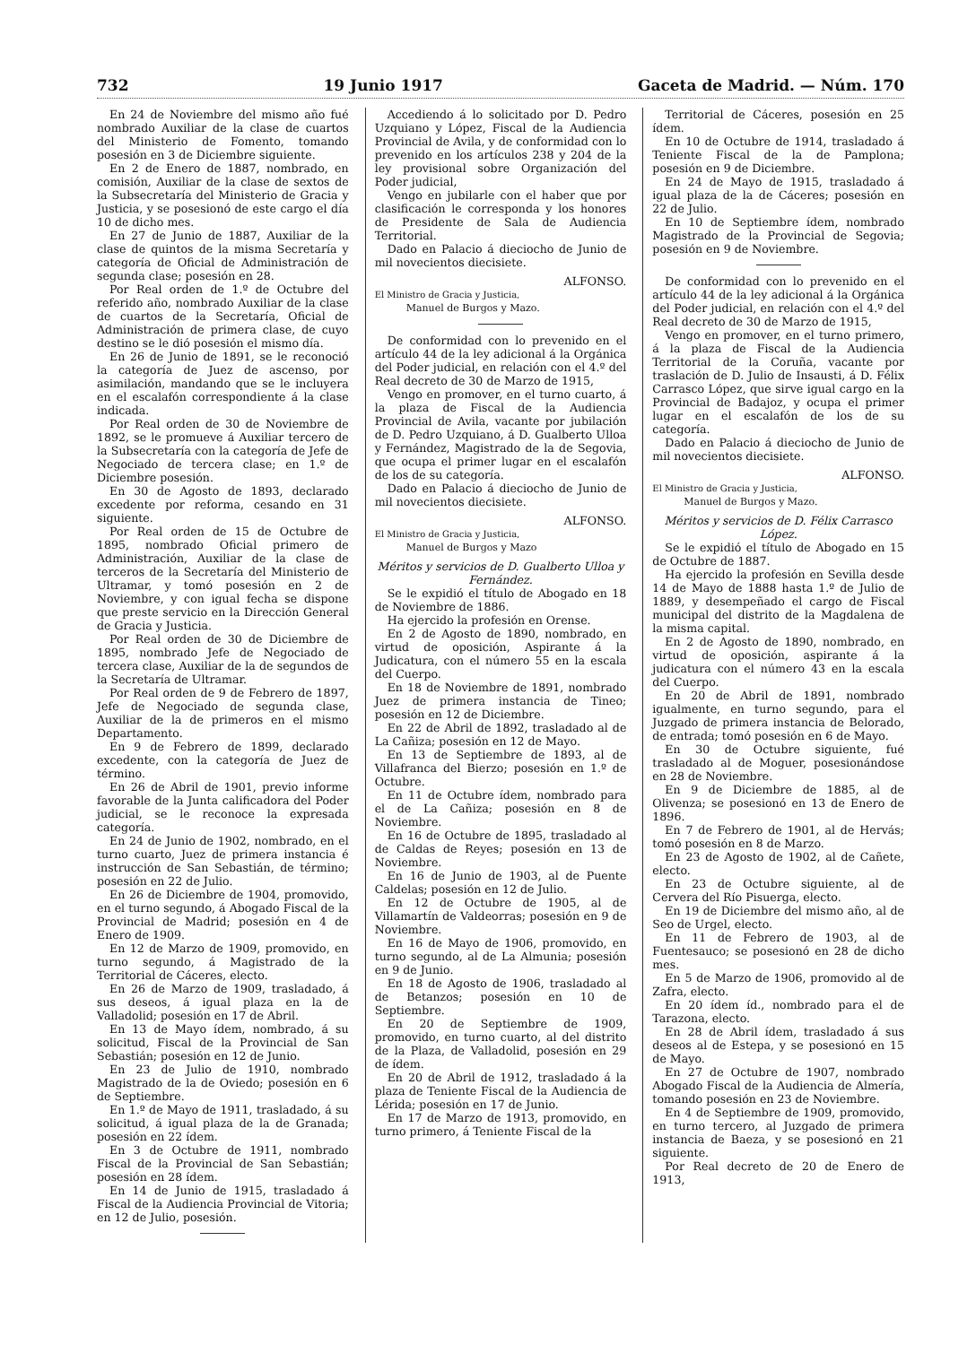732 19 Junio 1917 Gaceta de Madrid. — Núm. 170
En 24 de Noviembre del mismo año fué nombrado Auxiliar de la clase de cuartos del Ministerio de Fomento, tomando posesión en 3 de Diciembre siguiente.
En 2 de Enero de 1887, nombrado, en comisión, Auxiliar de la clase de sextos de la Subsecretaría del Ministerio de Gracia y Justicia, y se posesionó de este cargo el día 10 de dicho mes.
En 27 de Junio de 1887, Auxiliar de la clase de quintos de la misma Secretaría y categoría de Oficial de Administración de segunda clase; posesión en 28.
Por Real orden de 1.º de Octubre del referido año, nombrado Auxiliar de la clase de cuartos de la Secretaría, Oficial de Administración de primera clase, de cuyo destino se le dió posesión el mismo día.
En 26 de Junio de 1891, se le reconoció la categoría de Juez de ascenso, por asimilación, mandando que se le incluyera en el escalafón correspondiente á la clase indicada.
Por Real orden de 30 de Noviembre de 1892, se le promueve á Auxiliar tercero de la Subsecretaría con la categoría de Jefe de Negociado de tercera clase; en 1.º de Diciembre posesión.
En 30 de Agosto de 1893, declarado excedente por reforma, cesando en 31 siguiente.
Por Real orden de 15 de Octubre de 1895, nombrado Oficial primero de Administración, Auxiliar de la clase de terceros de la Secretaría del Ministerio de Ultramar, y tomó posesión en 2 de Noviembre, y con igual fecha se dispone que preste servicio en la Dirección General de Gracia y Justicia.
Por Real orden de 30 de Diciembre de 1895, nombrado Jefe de Negociado de tercera clase, Auxiliar de la de segundos de la Secretaría de Ultramar.
Por Real orden de 9 de Febrero de 1897, Jefe de Negociado de segunda clase, Auxiliar de la de primeros en el mismo Departamento.
En 9 de Febrero de 1899, declarado excedente, con la categoría de Juez de término.
En 26 de Abril de 1901, previo informe favorable de la Junta calificadora del Poder judicial, se le reconoce la expresada categoría.
En 24 de Junio de 1902, nombrado, en el turno cuarto, Juez de primera instancia é instrucción de San Sebastián, de término; posesión en 22 de Julio.
En 26 de Diciembre de 1904, promovido, en el turno segundo, á Abogado Fiscal de la Provincial de Madrid; posesión en 4 de Enero de 1909.
En 12 de Marzo de 1909, promovido, en turno segundo, á Magistrado de la Territorial de Cáceres, electo.
En 26 de Marzo de 1909, trasladado, á sus deseos, á igual plaza en la de Valladolid; posesión en 17 de Abril.
En 13 de Mayo ídem, nombrado, á su solicitud, Fiscal de la Provincial de San Sebastián; posesión en 12 de Junio.
En 23 de Julio de 1910, nombrado Magistrado de la de Oviedo; posesión en 6 de Septiembre.
En 1.º de Mayo de 1911, trasladado, á su solicitud, á igual plaza de la de Granada; posesión en 22 ídem.
En 3 de Octubre de 1911, nombrado Fiscal de la Provincial de San Sebastián; posesión en 28 ídem.
En 14 de Junio de 1915, trasladado á Fiscal de la Audiencia Provincial de Vitoria; en 12 de Julio, posesión.
Accediendo á lo solicitado por D. Pedro Uzquiano y López, Fiscal de la Audiencia Provincial de Avila, y de conformidad con lo prevenido en los artículos 238 y 204 de la ley provisional sobre Organización del Poder judicial,
Vengo en jubilarle con el haber que por clasificación le corresponda y los honores de Presidente de Sala de Audiencia Territorial.
Dado en Palacio á dieciocho de Junio de mil novecientos diecisiete.
ALFONSO.
El Ministro de Gracia y Justicia,
Manuel de Burgos y Mazo.
De conformidad con lo prevenido en el artículo 44 de la ley adicional á la Orgánica del Poder judicial, en relación con el 4.º del Real decreto de 30 de Marzo de 1915,
Vengo en promover, en el turno cuarto, á la plaza de Fiscal de la Audiencia Provincial de Avila, vacante por jubilación de D. Pedro Uzquiano, á D. Gualberto Ulloa y Fernández, Magistrado de la de Segovia, que ocupa el primer lugar en el escalafón de los de su categoría.
Dado en Palacio á dieciocho de Junio de mil novecientos diecisiete.
ALFONSO.
El Ministro de Gracia y Justicia,
Manuel de Burgos y Mazo
Méritos y servicios de D. Gualberto Ulloa y Fernández.
Se le expidió el título de Abogado en 18 de Noviembre de 1886.
Ha ejercido la profesión en Orense.
En 2 de Agosto de 1890, nombrado, en virtud de oposición, Aspirante á la Judicatura, con el número 55 en la escala del Cuerpo.
En 18 de Noviembre de 1891, nombrado Juez de primera instancia de Tineo; posesión en 12 de Diciembre.
En 22 de Abril de 1892, trasladado al de La Cañiza; posesión en 12 de Mayo.
En 13 de Septiembre de 1893, al de Villafranca del Bierzo; posesión en 1.º de Octubre.
En 11 de Octubre ídem, nombrado para el de La Cañiza; posesión en 8 de Noviembre.
En 16 de Octubre de 1895, trasladado al de Caldas de Reyes; posesión en 13 de Noviembre.
En 16 de Junio de 1903, al de Puente Caldelas; posesión en 12 de Julio.
En 12 de Octubre de 1905, al de Villamartín de Valdeorras; posesión en 9 de Noviembre.
En 16 de Mayo de 1906, promovido, en turno segundo, al de La Almunia; posesión en 9 de Junio.
En 18 de Agosto de 1906, trasladado al de Betanzos; posesión en 10 de Septiembre.
En 20 de Septiembre de 1909, promovido, en turno cuarto, al del distrito de la Plaza, de Valladolid, posesión en 29 de ídem.
En 20 de Abril de 1912, trasladado á la plaza de Teniente Fiscal de la Audiencia de Lérida; posesión en 17 de Junio.
En 17 de Marzo de 1913, promovido, en turno primero, á Teniente Fiscal de la
Territorial de Cáceres, posesión en 25 ídem.
En 10 de Octubre de 1914, trasladado á Teniente Fiscal de la de Pamplona; posesión en 9 de Diciembre.
En 24 de Mayo de 1915, trasladado á igual plaza de la de Cáceres; posesión en 22 de Julio.
En 10 de Septiembre ídem, nombrado Magistrado de la Provincial de Segovia; posesión en 9 de Noviembre.
De conformidad con lo prevenido en el artículo 44 de la ley adicional á la Orgánica del Poder judicial, en relación con el 4.º del Real decreto de 30 de Marzo de 1915,
Vengo en promover, en el turno primero, á la plaza de Fiscal de la Audiencia Territorial de la Coruña, vacante por traslación de D. Julio de Insausti, á D. Félix Carrasco López, que sirve igual cargo en la Provincial de Badajoz, y ocupa el primer lugar en el escalafón de los de su categoría.
Dado en Palacio á dieciocho de Junio de mil novecientos diecisiete.
ALFONSO.
El Ministro de Gracia y Justicia,
Manuel de Burgos y Mazo.
Méritos y servicios de D. Félix Carrasco López.
Se le expidió el título de Abogado en 15 de Octubre de 1887.
Ha ejercido la profesión en Sevilla desde 14 de Mayo de 1888 hasta 1.º de Julio de 1889, y desempeñado el cargo de Fiscal municipal del distrito de la Magdalena de la misma capital.
En 2 de Agosto de 1890, nombrado, en virtud de oposición, aspirante á la judicatura con el número 43 en la escala del Cuerpo.
En 20 de Abril de 1891, nombrado igualmente, en turno segundo, para el Juzgado de primera instancia de Belorado, de entrada; tomó posesión en 6 de Mayo.
En 30 de Octubre siguiente, fué trasladado al de Moguer, posesionándose en 28 de Noviembre.
En 9 de Diciembre de 1885, al de Olivenza; se posesionó en 13 de Enero de 1896.
En 7 de Febrero de 1901, al de Hervás; tomó posesión en 8 de Marzo.
En 23 de Agosto de 1902, al de Cañete, electo.
En 23 de Octubre siguiente, al de Cervera del Río Pisuerga, electo.
En 19 de Diciembre del mismo año, al de Seo de Urgel, electo.
En 11 de Febrero de 1903, al de Fuentesauco; se posesionó en 28 de dicho mes.
En 5 de Marzo de 1906, promovido al de Zafra, electo.
En 20 ídem íd., nombrado para el de Tarazona, electo.
En 28 de Abril ídem, trasladado á sus deseos al de Estepa, y se posesionó en 15 de Mayo.
En 27 de Octubre de 1907, nombrado Abogado Fiscal de la Audiencia de Almería, tomando posesión en 23 de Noviembre.
En 4 de Septiembre de 1909, promovido, en turno tercero, al Juzgado de primera instancia de Baeza, y se posesionó en 21 siguiente.
Por Real decreto de 20 de Enero de 1913,